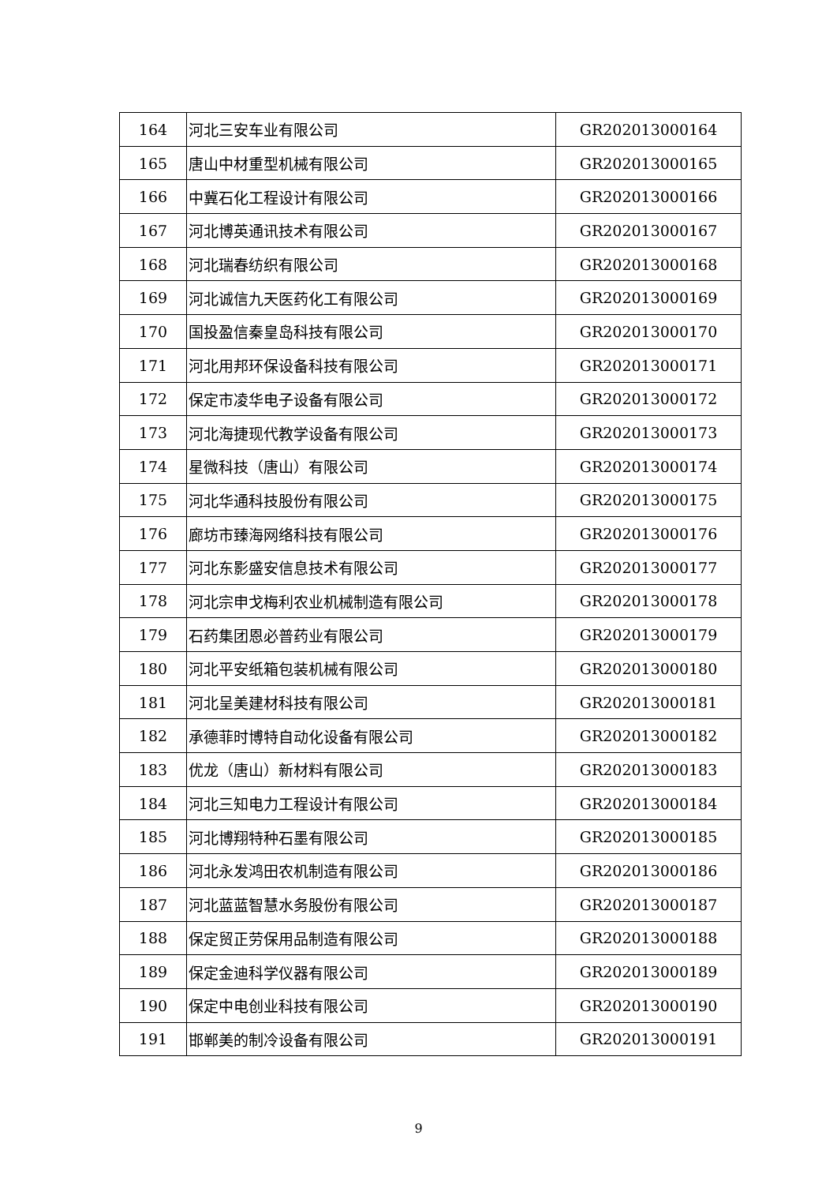| 164 | 河北三安车业有限公司 | GR202013000164 |
| 165 | 唐山中材重型机械有限公司 | GR202013000165 |
| 166 | 中冀石化工程设计有限公司 | GR202013000166 |
| 167 | 河北博英通讯技术有限公司 | GR202013000167 |
| 168 | 河北瑞春纺织有限公司 | GR202013000168 |
| 169 | 河北诚信九天医药化工有限公司 | GR202013000169 |
| 170 | 国投盈信秦皇岛科技有限公司 | GR202013000170 |
| 171 | 河北用邦环保设备科技有限公司 | GR202013000171 |
| 172 | 保定市凌华电子设备有限公司 | GR202013000172 |
| 173 | 河北海捷现代教学设备有限公司 | GR202013000173 |
| 174 | 星微科技（唐山）有限公司 | GR202013000174 |
| 175 | 河北华通科技股份有限公司 | GR202013000175 |
| 176 | 廊坊市臻海网络科技有限公司 | GR202013000176 |
| 177 | 河北东影盛安信息技术有限公司 | GR202013000177 |
| 178 | 河北宗申戈梅利农业机械制造有限公司 | GR202013000178 |
| 179 | 石药集团恩必普药业有限公司 | GR202013000179 |
| 180 | 河北平安纸箱包装机械有限公司 | GR202013000180 |
| 181 | 河北呈美建材科技有限公司 | GR202013000181 |
| 182 | 承德菲时博特自动化设备有限公司 | GR202013000182 |
| 183 | 优龙（唐山）新材料有限公司 | GR202013000183 |
| 184 | 河北三知电力工程设计有限公司 | GR202013000184 |
| 185 | 河北博翔特种石墨有限公司 | GR202013000185 |
| 186 | 河北永发鸿田农机制造有限公司 | GR202013000186 |
| 187 | 河北蓝蓝智慧水务股份有限公司 | GR202013000187 |
| 188 | 保定贸正劳保用品制造有限公司 | GR202013000188 |
| 189 | 保定金迪科学仪器有限公司 | GR202013000189 |
| 190 | 保定中电创业科技有限公司 | GR202013000190 |
| 191 | 邯郸美的制冷设备有限公司 | GR202013000191 |
9